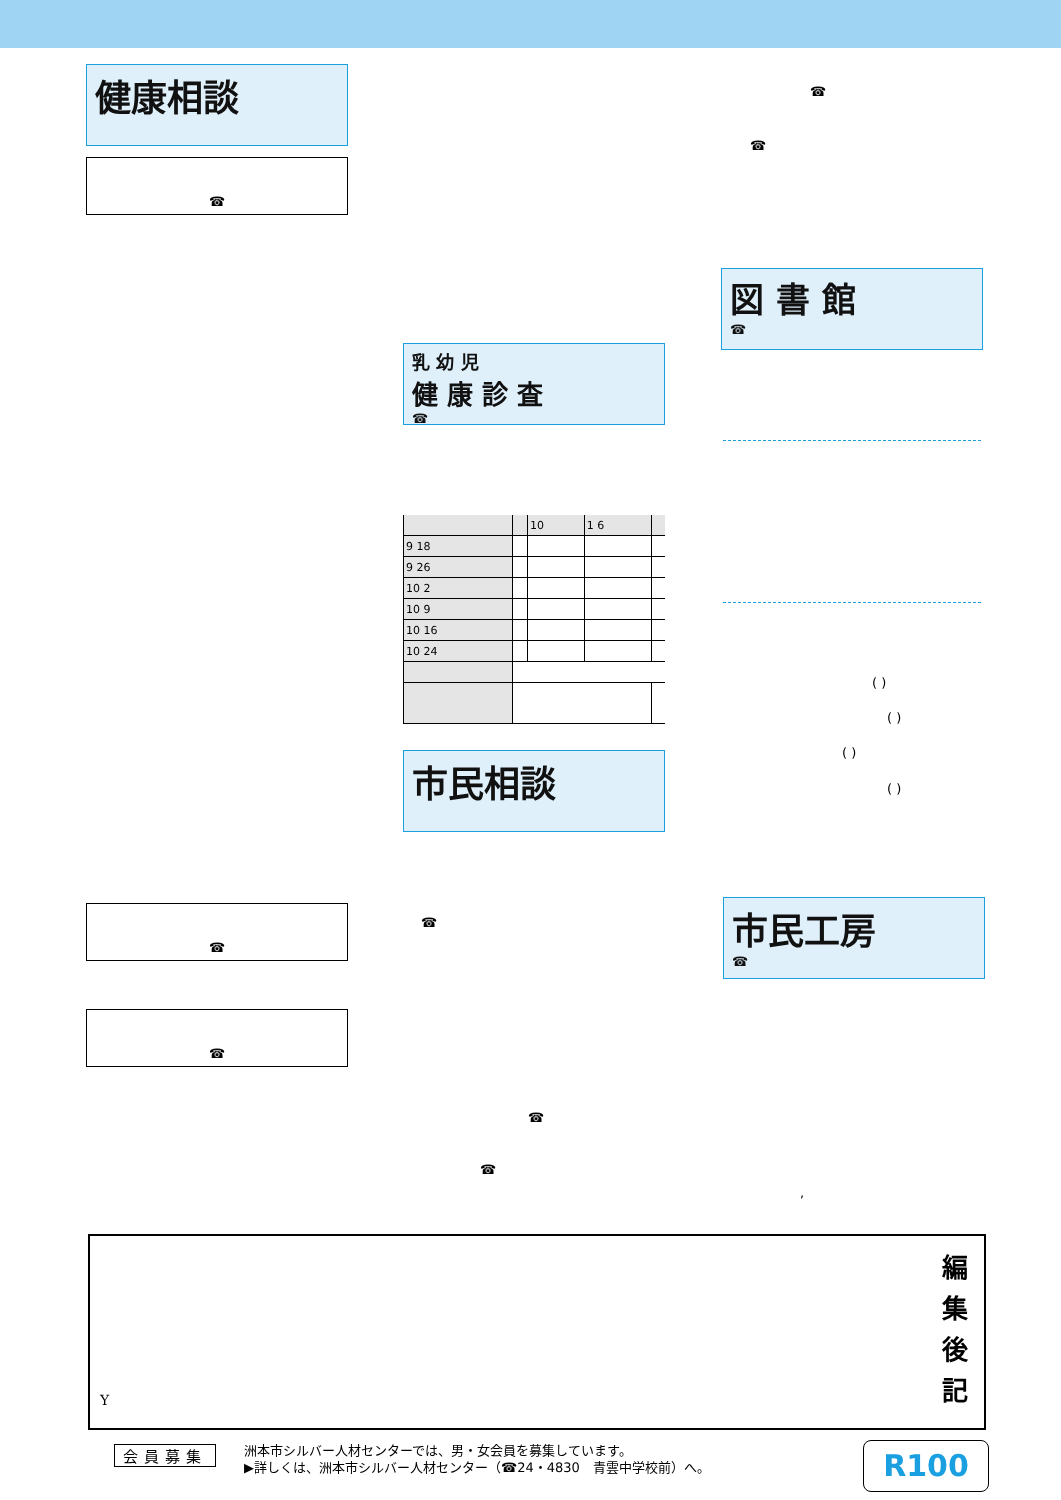健康相談
☎
☎
☎
図 書 館
☎
乳 幼 児
健 康 診 査
☎
| | | 10 | 1 6 | |
| --- | --- | --- | --- | --- |
| 9 18 | | | | |
| 9 26 | | | | |
| 10 2 | | | | |
| 10 9 | | | | |
| 10 16 | | | | |
| 10 24 | | | | |
( )
( )
( )
( )
市民相談
☎
☎
市民工房
☎
☎
☎
☎
,
Y
編
集
後
記
会員募集
洲本市シルバー人材センターでは、男・女会員を募集しています。
▶詳しくは、洲本市シルバー人材センター（☎24・4830　青雲中学校前）へ。
R100